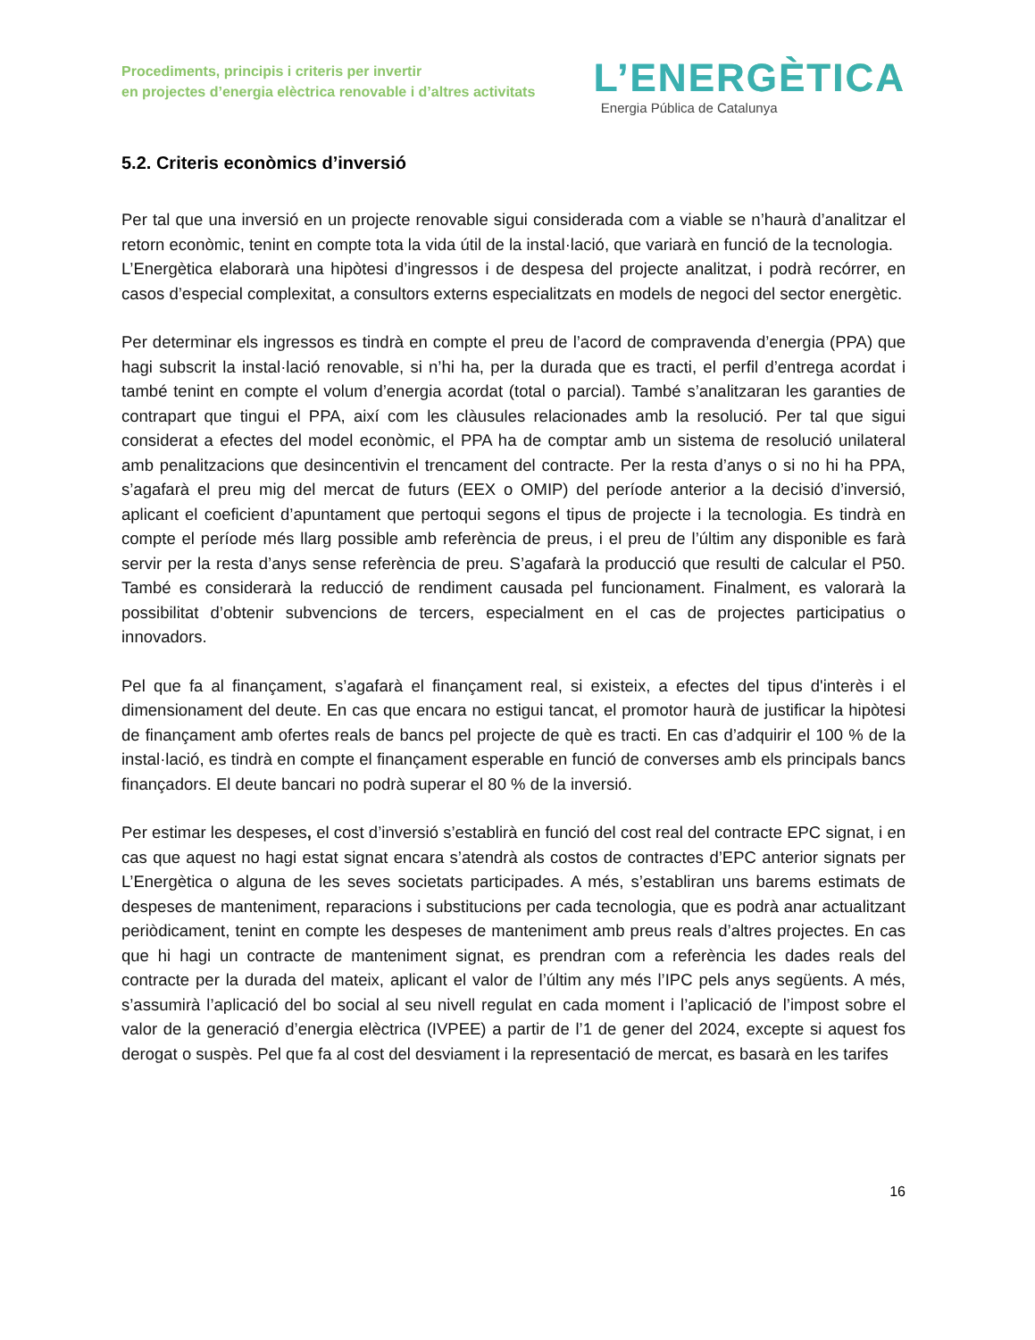Procediments, principis i criteris per invertir
en projectes d’energia elèctrica renovable i d’altres activitats
L’ENERGÈTICA
Energia Pública de Catalunya
5.2. Criteris econòmics d’inversió
Per tal que una inversió en un projecte renovable sigui considerada com a viable se n’haurà d’analitzar el retorn econòmic, tenint en compte tota la vida útil de la instal·lació, que variarà en funció de la tecnologia.
L’Energètica elaborarà una hipòtesi d’ingressos i de despesa del projecte analitzat, i podrà recórrer, en casos d’especial complexitat, a consultors externs especialitzats en models de negoci del sector energètic.
Per determinar els ingressos es tindrà en compte el preu de l’acord de compravenda d’energia (PPA) que hagi subscrit la instal·lació renovable, si n’hi ha, per la durada que es tracti, el perfil d’entrega acordat i també tenint en compte el volum d’energia acordat (total o parcial). També s’analitzaran les garanties de contrapart que tingui el PPA, així com les clàusules relacionades amb la resolució. Per tal que sigui considerat a efectes del model econòmic, el PPA ha de comptar amb un sistema de resolució unilateral amb penalitzacions que desincentivin el trencament del contracte. Per la resta d’anys o si no hi ha PPA, s’agafarà el preu mig del mercat de futurs (EEX o OMIP) del període anterior a la decisió d’inversió, aplicant el coeficient d’apuntament que pertoqui segons el tipus de projecte i la tecnologia. Es tindrà en compte el període més llarg possible amb referència de preus, i el preu de l’últim any disponible es farà servir per la resta d’anys sense referència de preu. S’agafarà la producció que resulti de calcular el P50. També es considerarà la reducció de rendiment causada pel funcionament. Finalment, es valorarà la possibilitat d’obtenir subvencions de tercers, especialment en el cas de projectes participatius o innovadors.
Pel que fa al finançament, s’agafarà el finançament real, si existeix, a efectes del tipus d'interès i el dimensionament del deute. En cas que encara no estigui tancat, el promotor haurà de justificar la hipòtesi de finançament amb ofertes reals de bancs pel projecte de què es tracti. En cas d’adquirir el 100 % de la instal·lació, es tindrà en compte el finançament esperable en funció de converses amb els principals bancs finançadors. El deute bancari no podrà superar el 80 % de la inversió.
Per estimar les despeses, el cost d’inversió s’establirà en funció del cost real del contracte EPC signat, i en cas que aquest no hagi estat signat encara s’atendrà als costos de contractes d’EPC anterior signats per L’Energètica o alguna de les seves societats participades. A més, s’establiran uns barems estimats de despeses de manteniment, reparacions i substitucions per cada tecnologia, que es podrà anar actualitzant periòdicament, tenint en compte les despeses de manteniment amb preus reals d’altres projectes. En cas que hi hagi un contracte de manteniment signat, es prendran com a referència les dades reals del contracte per la durada del mateix, aplicant el valor de l’últim any més l’IPC pels anys següents. A més, s’assumirà l’aplicació del bo social al seu nivell regulat en cada moment i l’aplicació de l’impost sobre el valor de la generació d’energia elèctrica (IVPEE) a partir de l’1 de gener del 2024, excepte si aquest fos derogat o suspès. Pel que fa al cost del desviament i la representació de mercat, es basarà en les tarifes
16